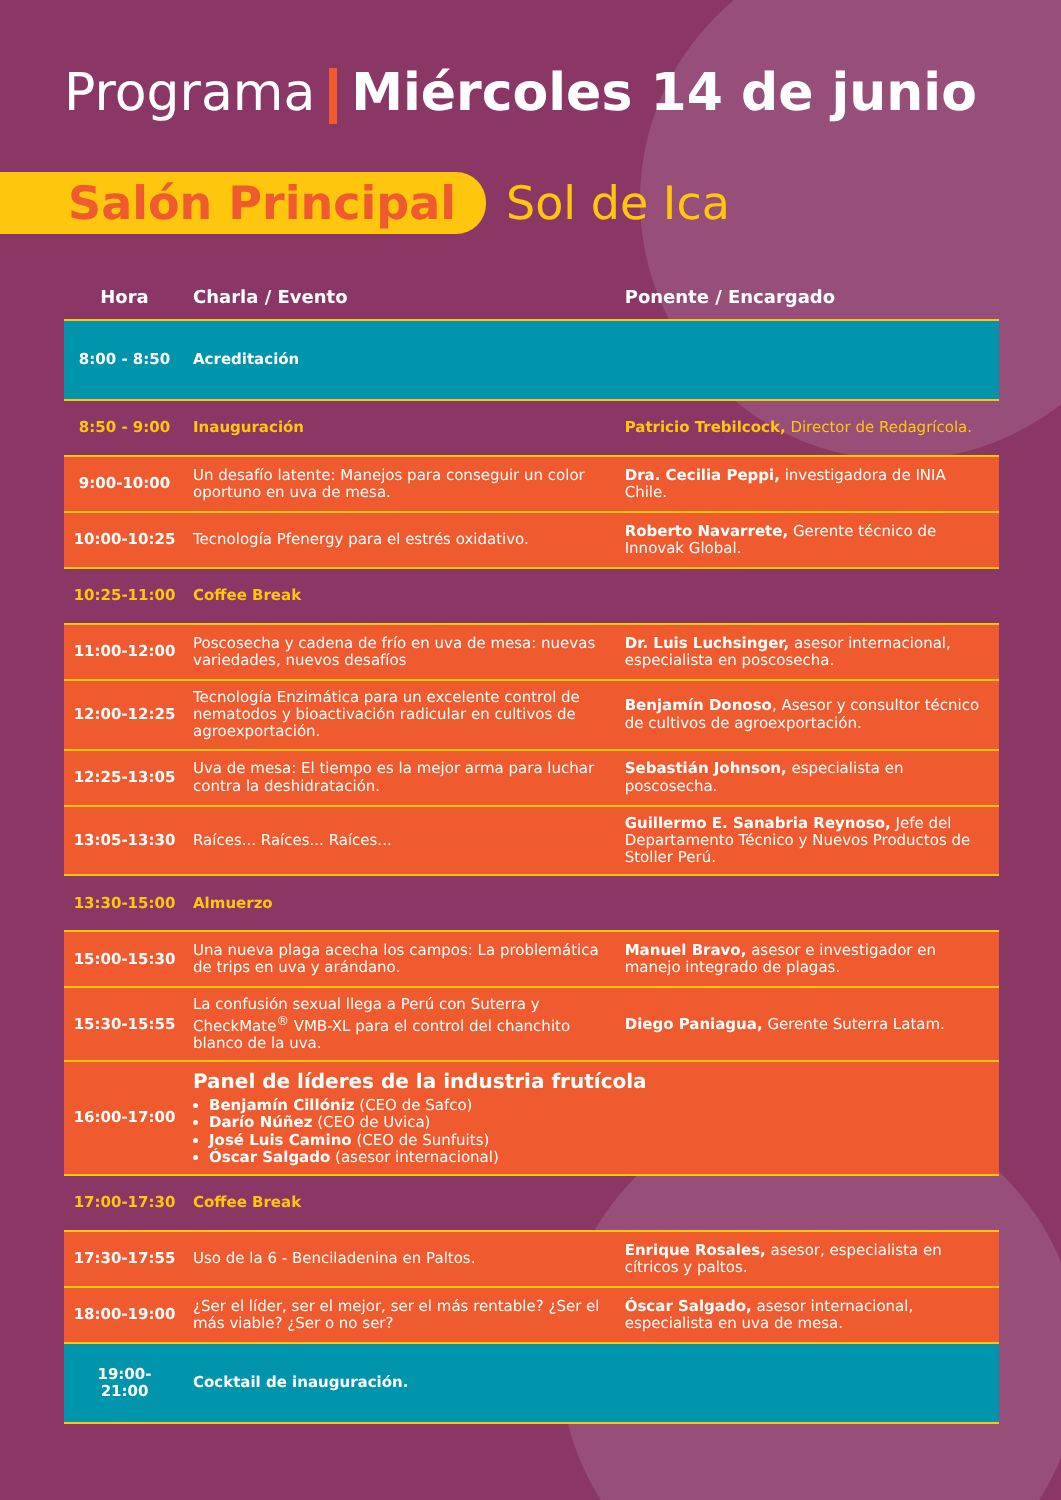Programa Miércoles 14 de junio
Salón Principal Sol de Ica
| Hora | Charla / Evento | Ponente / Encargado |
| --- | --- | --- |
| 8:00 - 8:50 | Acreditación | |
| 8:50 - 9:00 | Inauguración | Patricio Trebilcock, Director de Redagrícola. |
| 9:00-10:00 | Un desafío latente: Manejos para conseguir un color oportuno en uva de mesa. | Dra. Cecilia Peppi, investigadora de INIA Chile. |
| 10:00-10:25 | Tecnología Pfenergy para el estrés oxidativo. | Roberto Navarrete, Gerente técnico de Innovak Global. |
| 10:25-11:00 | Coffee Break | |
| 11:00-12:00 | Poscosecha y cadena de frío en uva de mesa: nuevas variedades, nuevos desafíos | Dr. Luis Luchsinger, asesor internacional, especialista en poscosecha. |
| 12:00-12:25 | Tecnología Enzimática para un excelente control de nematodos y bioactivación radicular en cultivos de agroexportación. | Benjamín Donoso , Asesor y consultor técnico de cultivos de agroexportación. |
| 12:25-13:05 | Uva de mesa: El tiempo es la mejor arma para luchar contra la deshidratación. | Sebastián Johnson, especialista en poscosecha. |
| 13:05-13:30 | Raíces... Raíces... Raíces... | Guillermo E. Sanabria Reynoso, Jefe del Departamento Técnico y Nuevos Productos de Stoller Perú. |
| 13:30-15:00 | Almuerzo | |
| 15:00-15:30 | Una nueva plaga acecha los campos: La problemática de trips en uva y arándano. | Manuel Bravo, asesor e investigador en manejo integrado de plagas. |
| 15:30-15:55 | La confusión sexual llega a Perú con Suterra y CheckMate<sup>®</sup> VMB-XL para el control del chanchito blanco de la uva. | Diego Paniagua, Gerente Suterra Latam. |
| 16:00-17:00 | Panel de líderes de la industria frutícola Benjamín Cillóniz (CEO de Safco) Darío Núñez (CEO de Uvica) José Luis Camino (CEO de Sunfuits) Óscar Salgado (asesor internacional) | |
| 17:00-17:30 | Coffee Break | |
| 17:30-17:55 | Uso de la 6 - Benciladenina en Paltos. | Enrique Rosales, asesor, especialista en cítricos y paltos. |
| 18:00-19:00 | ¿Ser el líder, ser el mejor, ser el más rentable? ¿Ser el más viable? ¿Ser o no ser? | Óscar Salgado, asesor internacional, especialista en uva de mesa. |
| 19:00- 21:00 | Cocktail de inauguración. | |